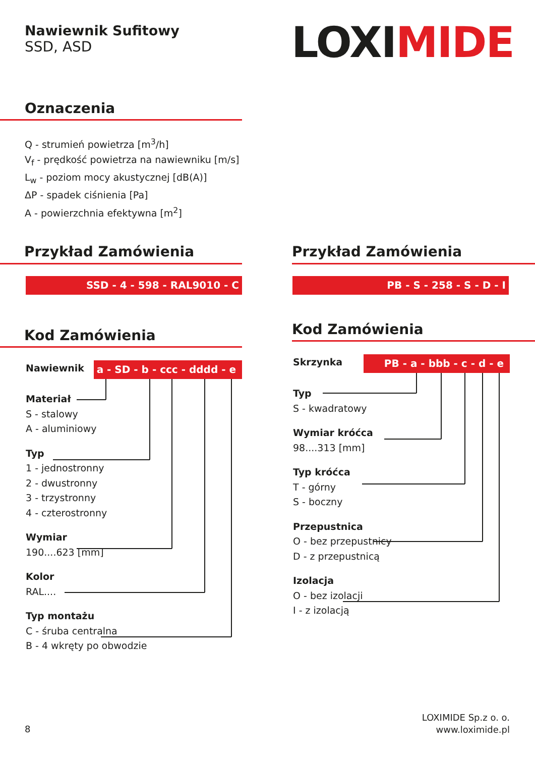Nawiewnik Sufitowy
SSD, ASD
LOXIMIDE
Oznaczenia
Q - strumień powietrza [m<sup>3</sup>/h]
V<sub>f</sub> - prędkość powietrza na nawiewniku [m/s]
L<sub>w</sub> - poziom mocy akustycznej [dB(A)]
ΔP - spadek ciśnienia [Pa]
A - powierzchnia efektywna [m<sup>2</sup>]
Przykład Zamówienia
SSD - 4 - 598 - RAL9010 - C
Przykład Zamówienia
PB - S - 258 - S - D - I
Kod Zamówienia
Kod Zamówienia
Nawiewnik
a - SD - b - ccc - dddd - e
Materiał
S - stalowy
A - aluminiowy
Typ
1 - jednostronny
2 - dwustronny
3 - trzystronny
4 - czterostronny
Wymiar
190....623 [mm]
Kolor
RAL....
Typ montażu
C - śruba centralna
B - 4 wkręty po obwodzie
Skrzynka PB - a - bbb - c - d - e
Typ
S - kwadratowy
Wymiar króćca
98....313 [mm]
Typ króćca
T - górny
S - boczny
Przepustnica
O - bez przepustnicy
D - z przepustnicą
Izolacja
O - bez izolacji
I - z izolacją
8
LOXIMIDE Sp.z o. o.
www.loximide.pl